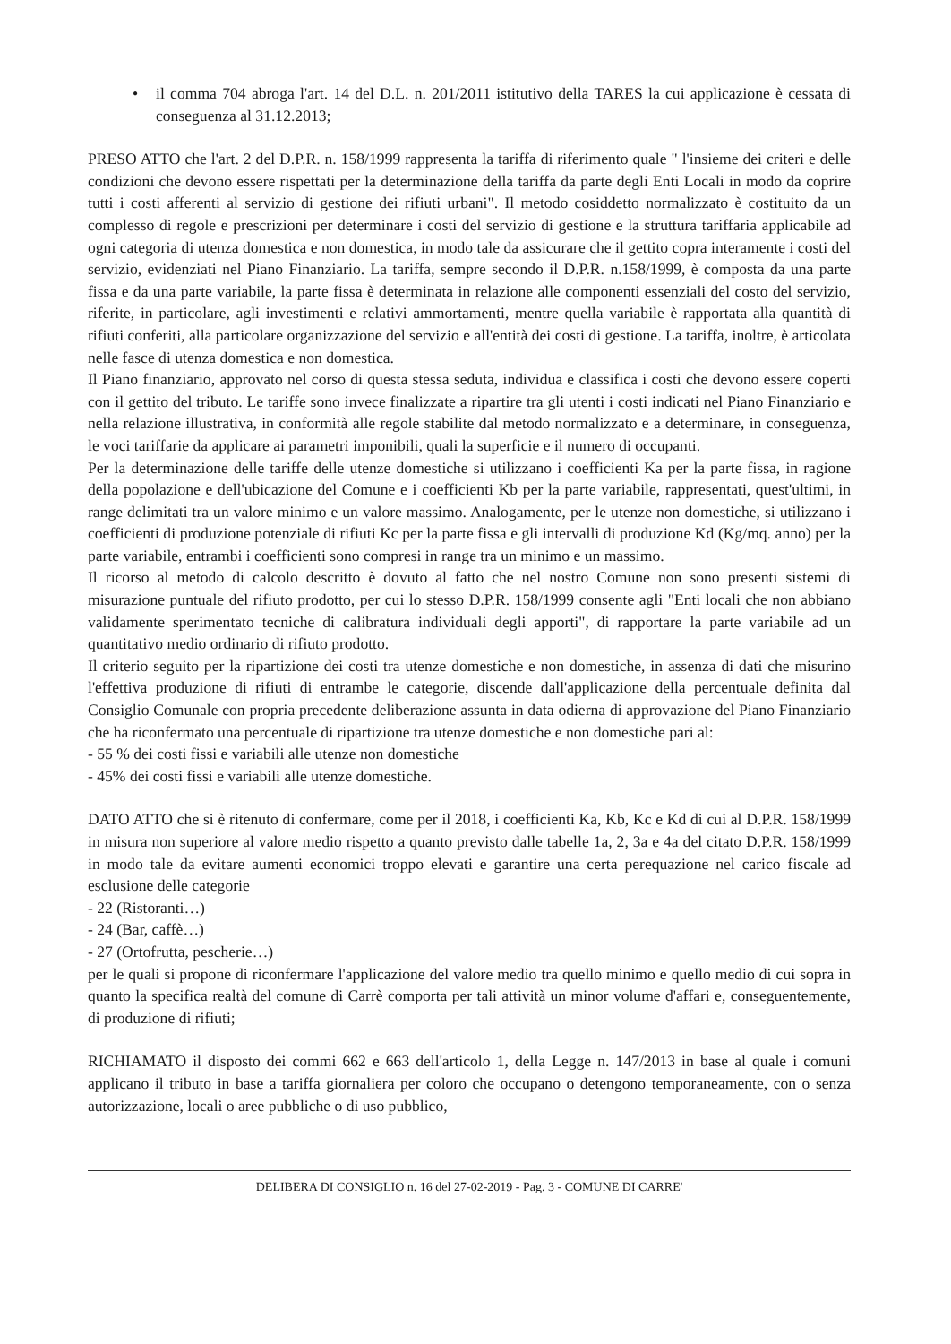• il comma 704 abroga l'art. 14 del D.L. n. 201/2011 istitutivo della TARES la cui applicazione è cessata di conseguenza al 31.12.2013;
PRESO ATTO che l'art. 2 del D.P.R. n. 158/1999 rappresenta la tariffa di riferimento quale " l'insieme dei criteri e delle condizioni che devono essere rispettati per la determinazione della tariffa da parte degli Enti Locali in modo da coprire tutti i costi afferenti al servizio di gestione dei rifiuti urbani". Il metodo cosiddetto normalizzato è costituito da un complesso di regole e prescrizioni per determinare i costi del servizio di gestione e la struttura tariffaria applicabile ad ogni categoria di utenza domestica e non domestica, in modo tale da assicurare che il gettito copra interamente i costi del servizio, evidenziati nel Piano Finanziario. La tariffa, sempre secondo il D.P.R. n.158/1999, è composta da una parte fissa e da una parte variabile, la parte fissa è determinata in relazione alle componenti essenziali del costo del servizio, riferite, in particolare, agli investimenti e relativi ammortamenti, mentre quella variabile è rapportata alla quantità di rifiuti conferiti, alla particolare organizzazione del servizio e all'entità dei costi di gestione. La tariffa, inoltre, è articolata nelle fasce di utenza domestica e non domestica.
Il Piano finanziario, approvato nel corso di questa stessa seduta, individua e classifica i costi che devono essere coperti con il gettito del tributo. Le tariffe sono invece finalizzate a ripartire tra gli utenti i costi indicati nel Piano Finanziario e nella relazione illustrativa, in conformità alle regole stabilite dal metodo normalizzato e a determinare, in conseguenza, le voci tariffarie da applicare ai parametri imponibili, quali la superficie e il numero di occupanti.
Per la determinazione delle tariffe delle utenze domestiche si utilizzano i coefficienti Ka per la parte fissa, in ragione della popolazione e dell'ubicazione del Comune e i coefficienti Kb per la parte variabile, rappresentati, quest'ultimi, in range delimitati tra un valore minimo e un valore massimo. Analogamente, per le utenze non domestiche, si utilizzano i coefficienti di produzione potenziale di rifiuti Kc per la parte fissa e gli intervalli di produzione Kd (Kg/mq. anno) per la parte variabile, entrambi i coefficienti sono compresi in range tra un minimo e un massimo.
Il ricorso al metodo di calcolo descritto è dovuto al fatto che nel nostro Comune non sono presenti sistemi di misurazione puntuale del rifiuto prodotto, per cui lo stesso D.P.R. 158/1999 consente agli "Enti locali che non abbiano validamente sperimentato tecniche di calibratura individuali degli apporti", di rapportare la parte variabile ad un quantitativo medio ordinario di rifiuto prodotto.
Il criterio seguito per la ripartizione dei costi tra utenze domestiche e non domestiche, in assenza di dati che misurino l'effettiva produzione di rifiuti di entrambe le categorie, discende dall'applicazione della percentuale definita dal Consiglio Comunale con propria precedente deliberazione assunta in data odierna di approvazione del Piano Finanziario che ha riconfermato una percentuale di ripartizione tra utenze domestiche e non domestiche pari al:
- 55 % dei costi fissi e variabili alle utenze non domestiche
- 45% dei costi fissi e variabili alle utenze domestiche.
DATO ATTO che si è ritenuto di confermare, come per il 2018, i coefficienti Ka, Kb, Kc e Kd di cui al D.P.R. 158/1999 in misura non superiore al valore medio rispetto a quanto previsto dalle tabelle 1a, 2, 3a e 4a del citato D.P.R. 158/1999 in modo tale da evitare aumenti economici troppo elevati e garantire una certa perequazione nel carico fiscale ad esclusione delle categorie
- 22 (Ristoranti…)
- 24 (Bar, caffè…)
- 27 (Ortofrutta, pescherie…)
per le quali si propone di riconfermare l'applicazione del valore medio tra quello minimo e quello medio di cui sopra in quanto la specifica realtà del comune di Carrè comporta per tali attività un minor volume d'affari e, conseguentemente, di produzione di rifiuti;
RICHIAMATO il disposto dei commi 662 e 663 dell'articolo 1, della Legge n. 147/2013 in base al quale i comuni applicano il tributo in base a tariffa giornaliera per coloro che occupano o detengono temporaneamente, con o senza autorizzazione, locali o aree pubbliche o di uso pubblico,
DELIBERA DI CONSIGLIO n. 16 del 27-02-2019 - Pag. 3 - COMUNE DI CARRE'